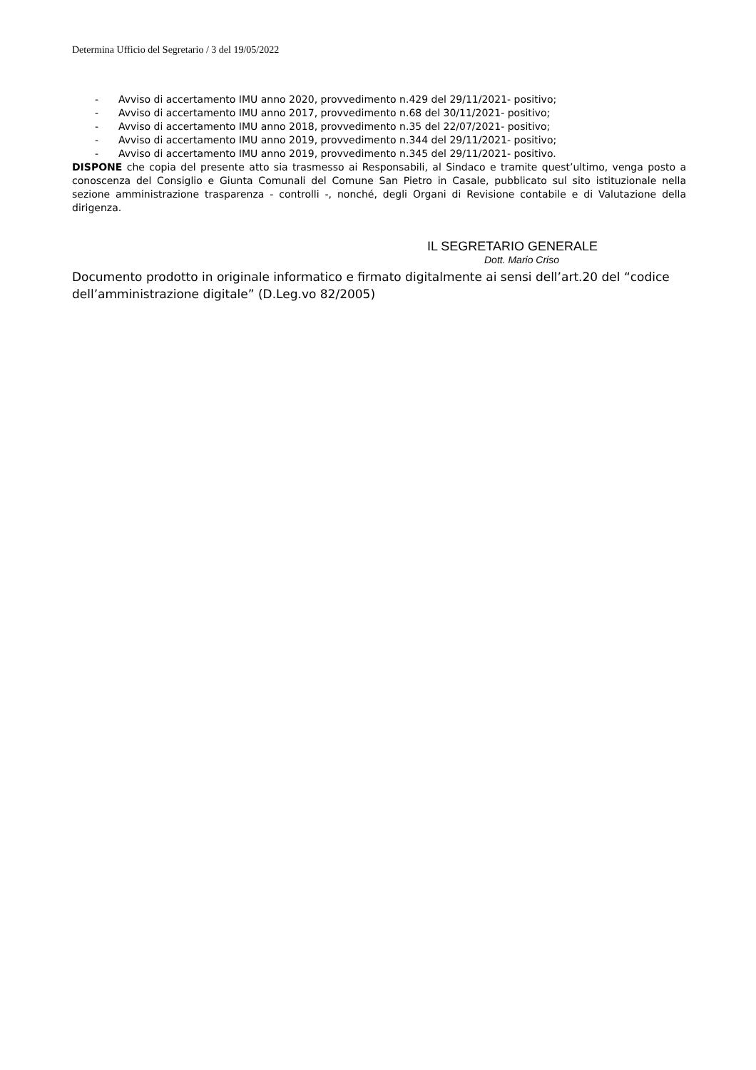Determina Ufficio del Segretario / 3 del 19/05/2022
- Avviso di accertamento IMU anno 2020, provvedimento n.429 del 29/11/2021- positivo;
- Avviso di accertamento IMU anno 2017, provvedimento n.68 del 30/11/2021- positivo;
- Avviso di accertamento IMU anno 2018, provvedimento n.35 del 22/07/2021- positivo;
- Avviso di accertamento IMU anno 2019, provvedimento n.344 del 29/11/2021- positivo;
- Avviso di accertamento IMU anno 2019, provvedimento n.345 del 29/11/2021- positivo.
DISPONE che copia del presente atto sia trasmesso ai Responsabili, al Sindaco e tramite quest’ultimo, venga posto a conoscenza del Consiglio e Giunta Comunali del Comune San Pietro in Casale, pubblicato sul sito istituzionale nella sezione amministrazione trasparenza - controlli -, nonché, degli Organi di Revisione contabile e di Valutazione della dirigenza.
IL SEGRETARIO GENERALE
Dott. Mario Criso
Documento prodotto in originale informatico e firmato digitalmente ai sensi dell’art.20 del “codice dell’amministrazione digitale” (D.Leg.vo 82/2005)